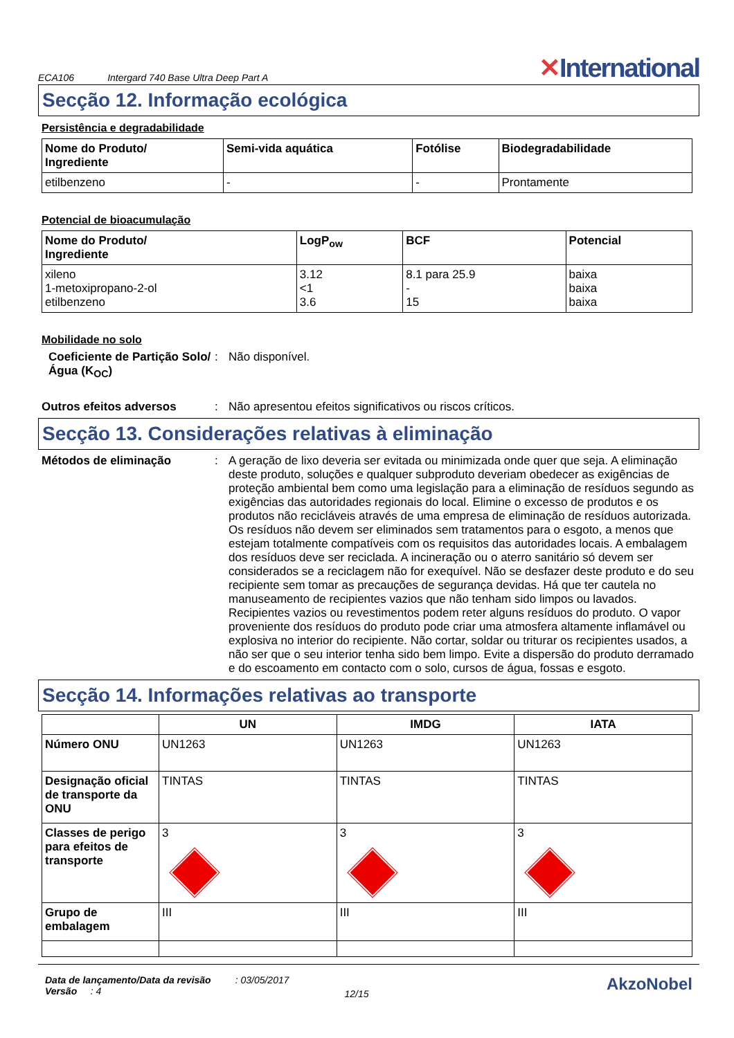ECA106 Intergard 740 Base Ultra Deep Part A ✕International
Secção 12. Informação ecológica
Persistência e degradabilidade
| Nome do Produto/ Ingrediente | Semi-vida aquática | Fotólise | Biodegradabilidade |
| --- | --- | --- | --- |
| etilbenzeno | - | - | Prontamente |
Potencial de bioacumulação
| Nome do Produto/ Ingrediente | LogP<sub>ow</sub> | BCF | Potencial |
| --- | --- | --- | --- |
| xileno 1-metoxipropano-2-ol etilbenzeno | 3.12 <1 3.6 | 8.1 para 25.9 - 15 | baixa baixa baixa |
Mobilidade no solo
Coeficiente de Partição Solo/Água (K<sub>OC</sub>)
: Não disponível.
Outros efeitos adversos : Não apresentou efeitos significativos ou riscos críticos.
Secção 13. Considerações relativas à eliminação
Métodos de eliminação : A geração de lixo deveria ser evitada ou minimizada onde quer que seja. A eliminação deste produto, soluções e qualquer subproduto deveriam obedecer as exigências de proteção ambiental bem como uma legislação para a eliminação de resíduos segundo as exigências das autoridades regionais do local. Elimine o excesso de produtos e os produtos não recicláveis através de uma empresa de eliminação de resíduos autorizada. Os resíduos não devem ser eliminados sem tratamentos para o esgoto, a menos que estejam totalmente compatíveis com os requisitos das autoridades locais. A embalagem dos resíduos deve ser reciclada. A incineração ou o aterro sanitário só devem ser considerados se a reciclagem não for exequível. Não se desfazer deste produto e do seu recipiente sem tomar as precauções de segurança devidas. Há que ter cautela no manuseamento de recipientes vazios que não tenham sido limpos ou lavados. Recipientes vazios ou revestimentos podem reter alguns resíduos do produto. O vapor proveniente dos resíduos do produto pode criar uma atmosfera altamente inflamável ou explosiva no interior do recipiente. Não cortar, soldar ou triturar os recipientes usados, a não ser que o seu interior tenha sido bem limpo. Evite a dispersão do produto derramado e do escoamento em contacto com o solo, cursos de água, fossas e esgoto.
Secção 14. Informações relativas ao transporte
| | UN | IMDG | IATA |
| --- | --- | --- | --- |
| Número ONU | UN1263 | UN1263 | UN1263 |
| Designação oficial de transporte da ONU | TINTAS | TINTAS | TINTAS |
| Classes de perigo para efeitos de transporte | 3 | 3 | 3 |
| Grupo de embalagem | III | III | III |
Data de lançamento/Data da revisão : 03/05/2017
Versão : 4
12/15
AkzoNobel